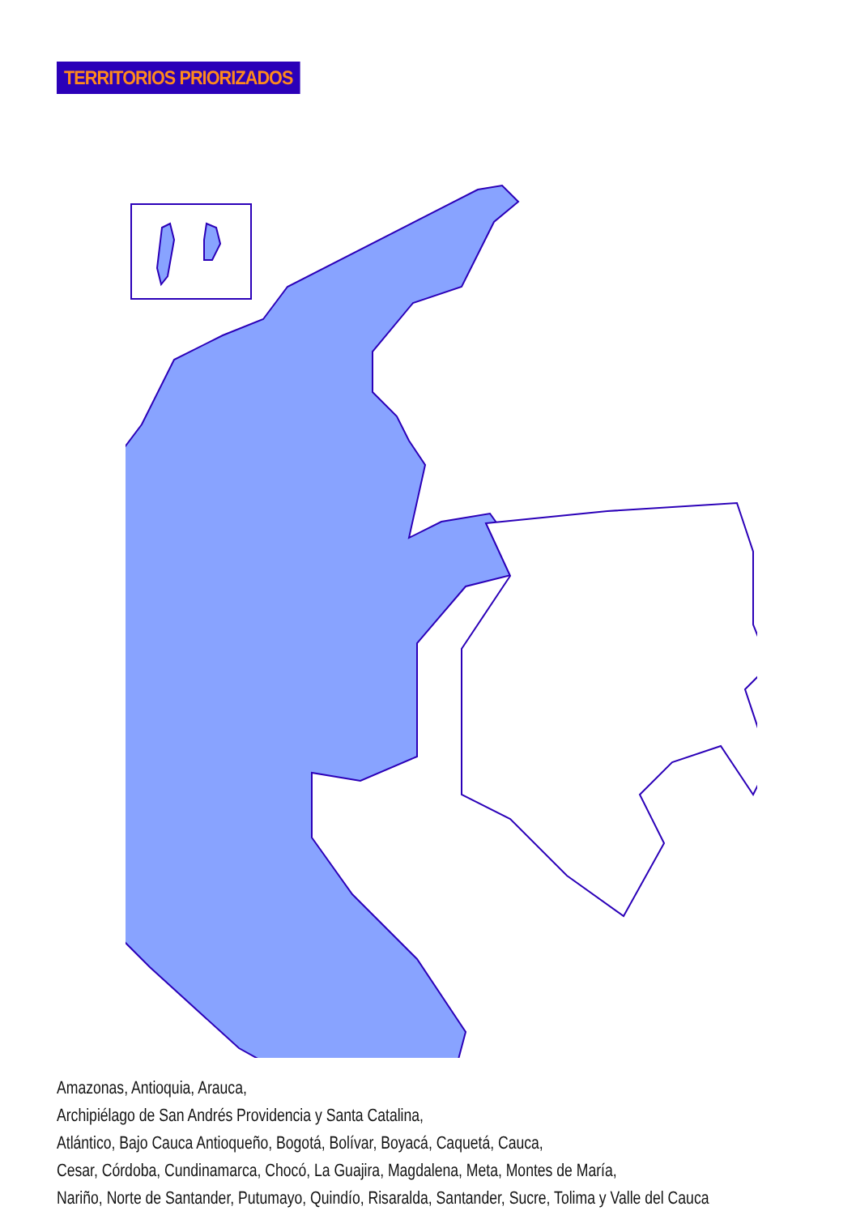TERRITORIOS PRIORIZADOS
Amazonas, Antioquia, Arauca,
Archipiélago de San Andrés Providencia y Santa Catalina,
Atlántico, Bajo Cauca Antioqueño, Bogotá, Bolívar, Boyacá, Caquetá, Cauca,
Cesar, Córdoba, Cundinamarca, Chocó, La Guajira, Magdalena, Meta, Montes de María,
Nariño, Norte de Santander, Putumayo, Quindío, Risaralda, Santander, Sucre, Tolima y Valle del Cauca